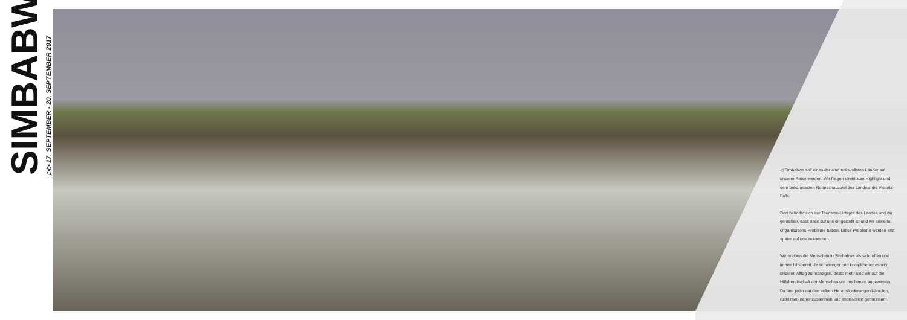SIMBABWE
▷▷ 17. SEPTEMBER - 20. SEPTEMBER 2017
◁ Simbabwe soll eines der eindrucksvollsten Länder auf unserer Reise werden. Wir fliegen direkt zum Highlight und dem bekanntesten Naturschauspiel des Landes: die Victoria-Falls.
Dort befindet sich der Touristen-Hotspot des Landes und wir genießen, dass alles auf uns eingestellt ist und wir keinerlei Organisations-Probleme haben. Diese Probleme werden erst später auf uns zukommen.
Wir erleben die Menschen in Simbabwe als sehr offen und immer hilfsbereit. Je schwieriger und komplizierter es wird, unseren Alltag zu managen, desto mehr sind wir auf die Hilfsbereitschaft der Menschen um uns herum angewiesen. Da hier jeder mit den selben Herausforderungen kämpfen, rückt man näher zusammen und improvisiert gemeinsam.